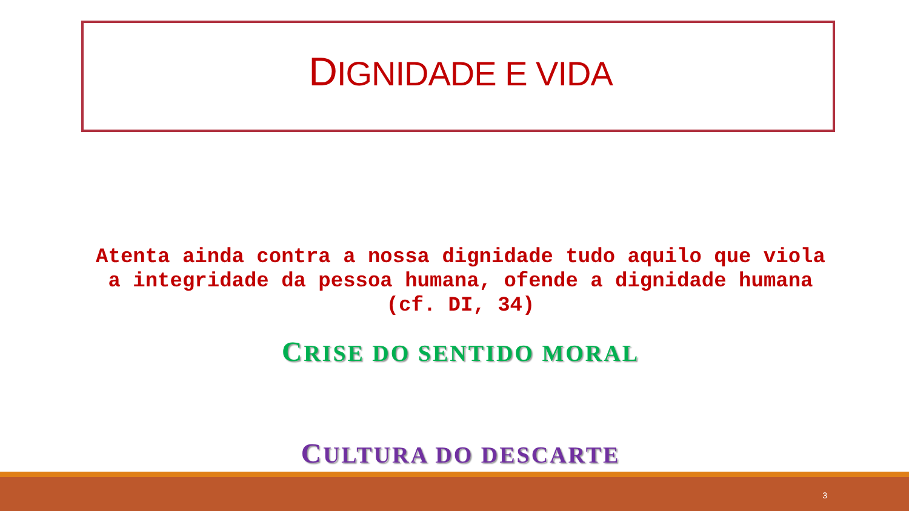DIGNIDADE E VIDA
Atenta ainda contra a nossa dignidade tudo aquilo que viola a integridade da pessoa humana, ofende a dignidade humana (cf. DI, 34)
CRISE DO SENTIDO MORAL
CULTURA DO DESCARTE
3